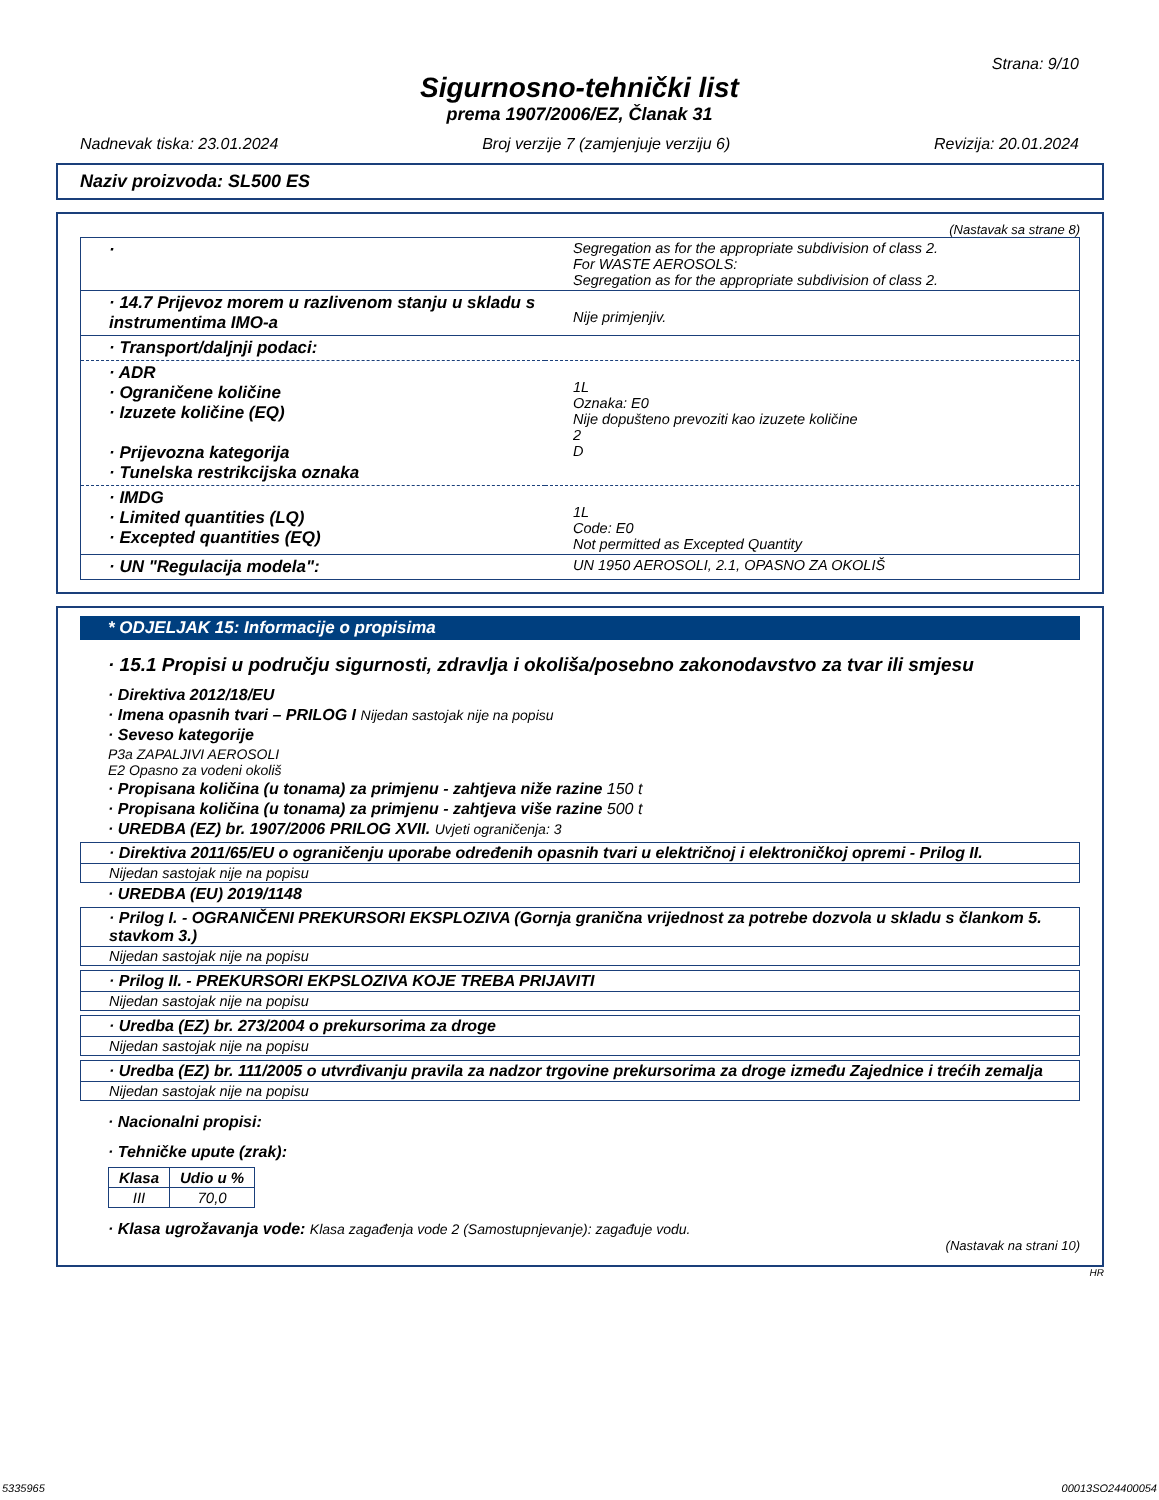Strana: 9/10
Sigurnosno-tehnički list
prema 1907/2006/EZ, Članak 31
Nadnevak tiska: 23.01.2024 Broj verzije 7 (zamjenjuje verziju 6) Revizija: 20.01.2024
Naziv proizvoda: SL500 ES
(Nastavak sa strane 8)
| · | Segregation as for the appropriate subdivision of class 2. For WASTE AEROSOLS: Segregation as for the appropriate subdivision of class 2. |
| · 14.7 Prijevoz morem u razlivenom stanju u skladu s instrumentima IMO-a | Nije primjenjiv. |
| · Transport/daljnji podaci: | |
| · ADR · Ograničene količine · Izuzete količine (EQ) · Prijevozna kategorija · Tunelska restrikcijska oznaka | 1L Oznaka: E0 Nije dopušteno prevoziti kao izuzete količine 2 D |
| · IMDG · Limited quantities (LQ) · Excepted quantities (EQ) | 1L Code: E0 Not permitted as Excepted Quantity |
| · UN "Regulacija modela": | UN 1950 AEROSOLI, 2.1, OPASNO ZA OKOLIŠ |
* ODJELJAK 15: Informacije o propisima
· 15.1 Propisi u području sigurnosti, zdravlja i okoliša/posebno zakonodavstvo za tvar ili smjesu
· Direktiva 2012/18/EU
· Imena opasnih tvari – PRILOG I Nijedan sastojak nije na popisu
· Seveso kategorije
P3a ZAPALJIVI AEROSOLI
E2 Opasno za vodeni okoliš
· Propisana količina (u tonama) za primjenu - zahtjeva niže razine 150 t
· Propisana količina (u tonama) za primjenu - zahtjeva više razine 500 t
· UREDBA (EZ) br. 1907/2006 PRILOG XVII. Uvjeti ograničenja: 3
· Direktiva 2011/65/EU o ograničenju uporabe određenih opasnih tvari u električnoj i elektroničkoj opremi - Prilog II.
Nijedan sastojak nije na popisu
· UREDBA (EU) 2019/1148
· Prilog I. - OGRANIČENI PREKURSORI EKSPLOZIVA (Gornja granična vrijednost za potrebe dozvola u skladu s člankom 5. stavkom 3.)
Nijedan sastojak nije na popisu
· Prilog II. - PREKURSORI EKPSLOZIVA KOJE TREBA PRIJAVITI
Nijedan sastojak nije na popisu
· Uredba (EZ) br. 273/2004 o prekursorima za droge
Nijedan sastojak nije na popisu
· Uredba (EZ) br. 111/2005 o utvrđivanju pravila za nadzor trgovine prekursorima za droge između Zajednice i trećih zemalja
Nijedan sastojak nije na popisu
· Nacionalni propisi:
· Tehničke upute (zrak):
| Klasa | Udio u % |
| --- | --- |
| III | 70,0 |
· Klasa ugrožavanja vode: Klasa zagađenja vode 2 (Samostupnjevanje): zagađuje vodu.
(Nastavak na strani 10)
HR
5335965 00013SO24400054